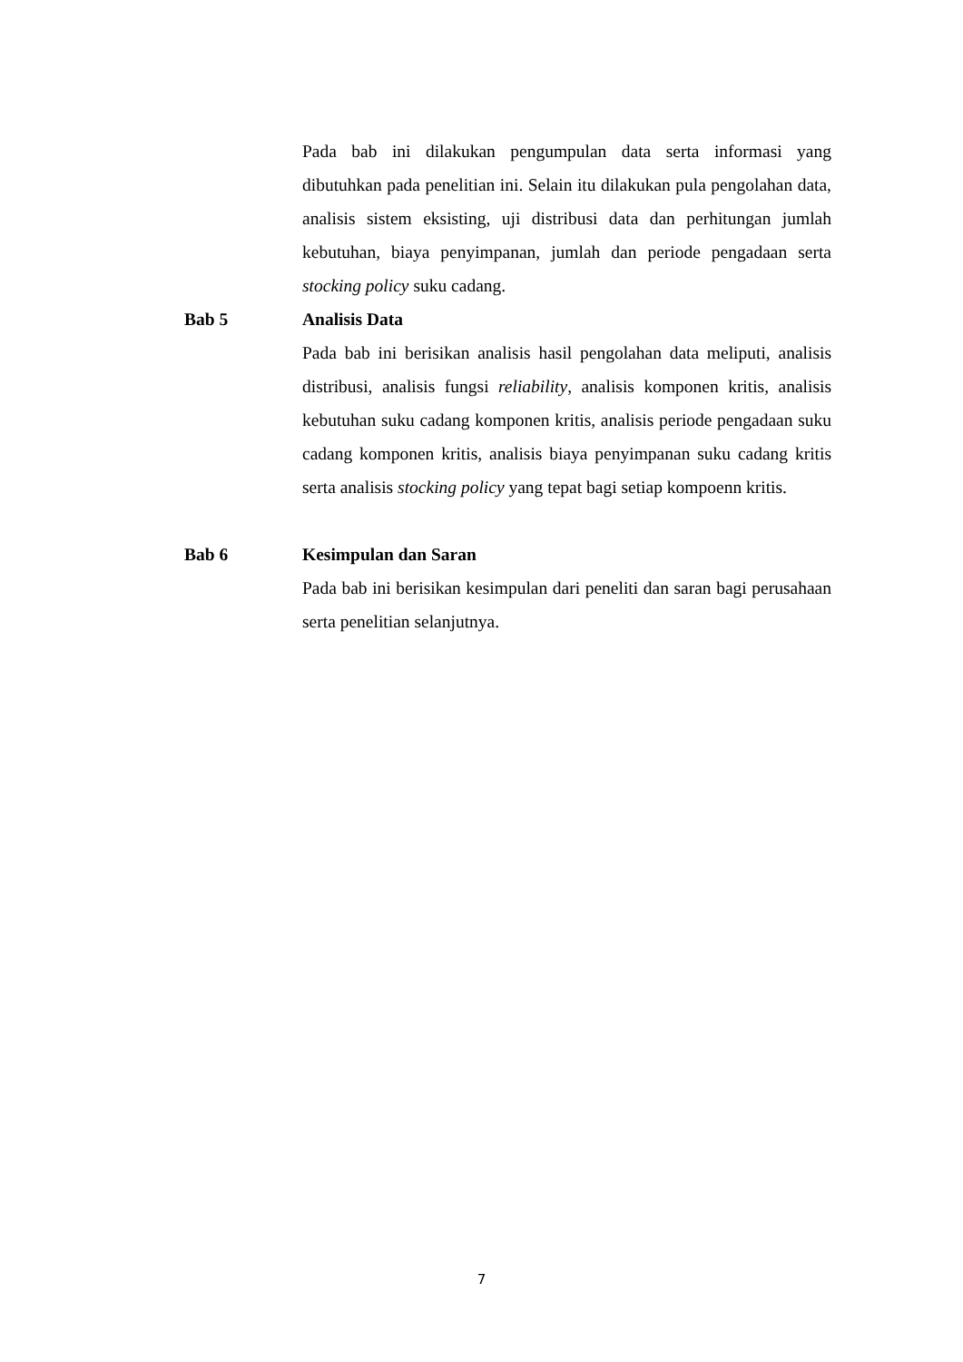Pada bab ini dilakukan pengumpulan data serta informasi yang dibutuhkan pada penelitian ini. Selain itu dilakukan pula pengolahan data, analisis sistem eksisting, uji distribusi data dan perhitungan jumlah kebutuhan, biaya penyimpanan, jumlah dan periode pengadaan serta stocking policy suku cadang.
Bab 5 Analisis Data
Pada bab ini berisikan analisis hasil pengolahan data meliputi, analisis distribusi, analisis fungsi reliability, analisis komponen kritis, analisis kebutuhan suku cadang komponen kritis, analisis periode pengadaan suku cadang komponen kritis, analisis biaya penyimpanan suku cadang kritis serta analisis stocking policy yang tepat bagi setiap kompoenn kritis.
Bab 6 Kesimpulan dan Saran
Pada bab ini berisikan kesimpulan dari peneliti dan saran bagi perusahaan serta penelitian selanjutnya.
7